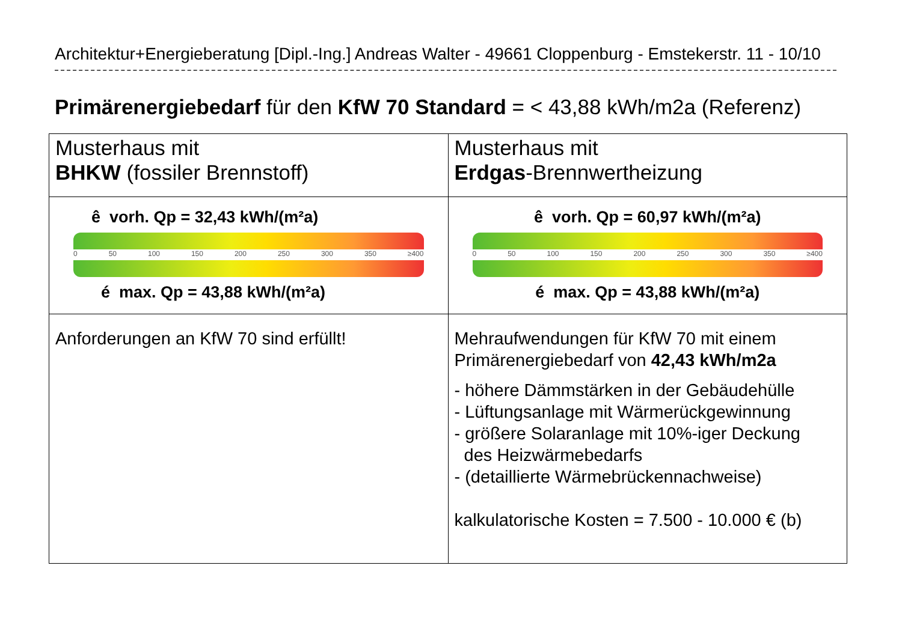Architektur+Energieberatung [Dipl.-Ing.] Andreas Walter - 49661 Cloppenburg - Emstekerstr. 11 - 10/10
Primärenergiebedarf für den KfW 70 Standard = < 43,88 kWh/m2a (Referenz)
| Musterhaus mit BHKW (fossiler Brennstoff) | Musterhaus mit Erdgas -Brennwertheizung |
| ê vorh. Qp = 32,43 kWh/(m²a) 0 50 100 150 200 250 300 350 ≥400 é max. Qp = 43,88 kWh/(m²a) | ê vorh. Qp = 60,97 kWh/(m²a) 0 50 100 150 200 250 300 350 ≥400 é max. Qp = 43,88 kWh/(m²a) |
| Anforderungen an KfW 70 sind erfüllt! | Mehraufwendungen für KfW 70 mit einem Primärenergiebedarf von 42,43 kWh/m2a - höhere Dämmstärken in der Gebäudehülle - Lüftungsanlage mit Wärmerückgewinnung - größere Solaranlage mit 10%-iger Deckung des Heizwärmebedarfs - (detaillierte Wärmebrückennachweise) kalkulatorische Kosten = 7.500 - 10.000 € (b) |